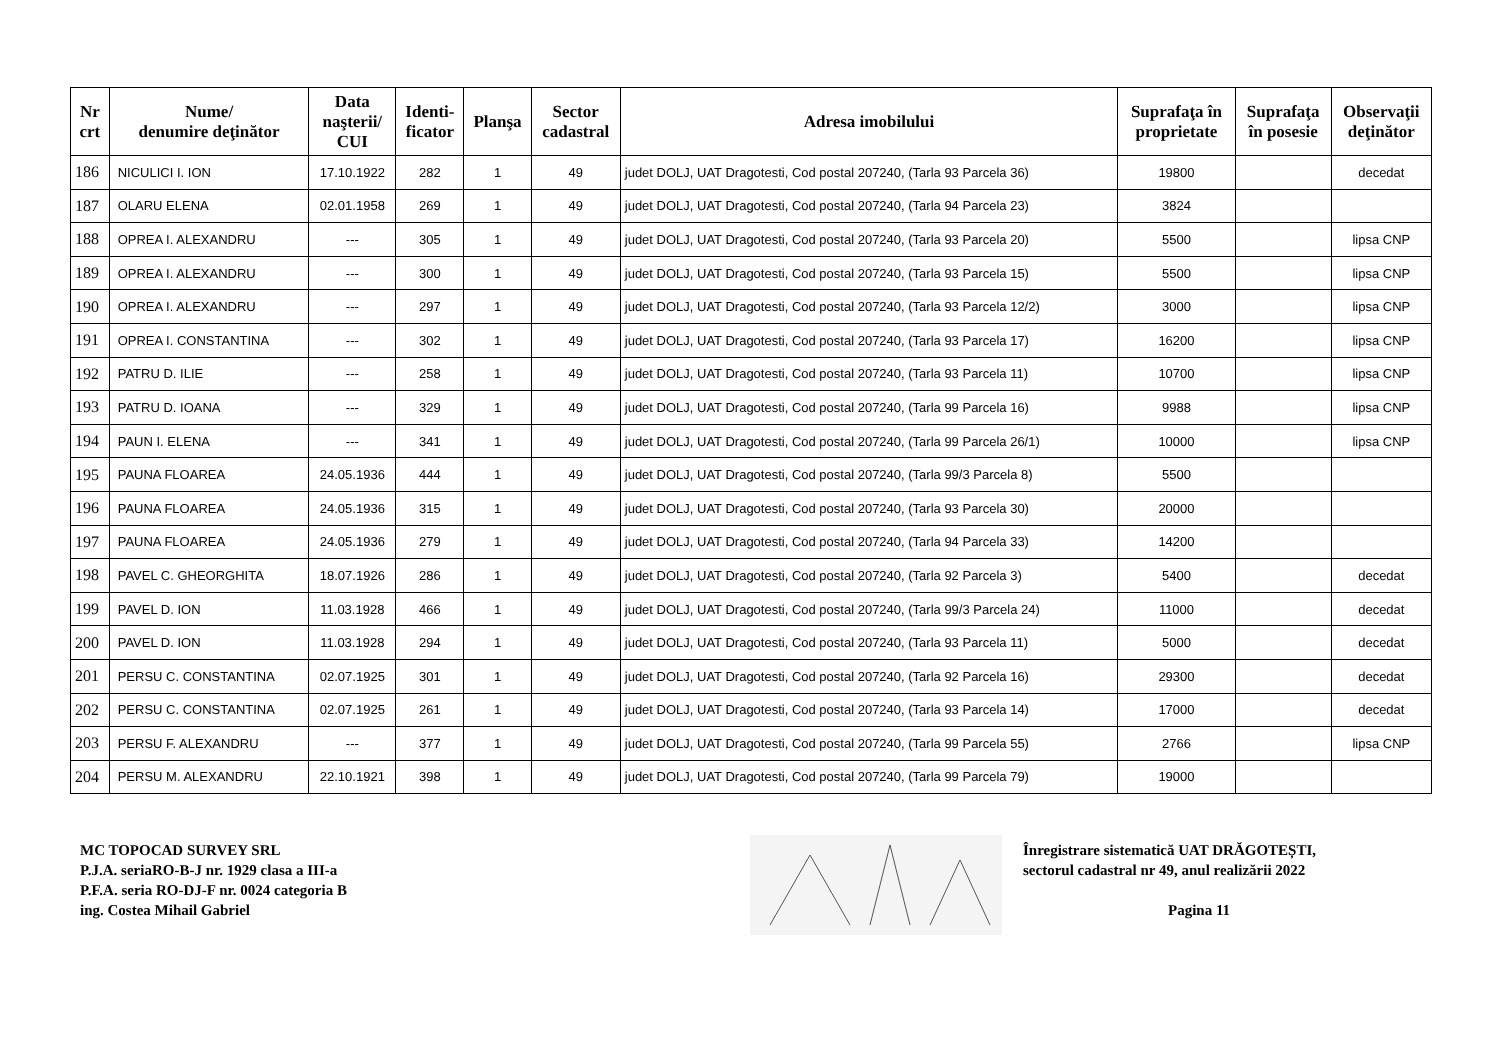| Nr crt | Nume/ denumire deţinător | Data naşterii/ CUI | Identi- ficator | Planşa | Sector cadastral | Adresa imobilului | Suprafaţa în proprietate | Suprafaţa în posesie | Observaţii deţinător |
| --- | --- | --- | --- | --- | --- | --- | --- | --- | --- |
| 186 | NICULICI I. ION | 17.10.1922 | 282 | 1 | 49 | judet DOLJ, UAT Dragotesti, Cod postal 207240, (Tarla 93 Parcela 36) | 19800 | | decedat |
| 187 | OLARU ELENA | 02.01.1958 | 269 | 1 | 49 | judet DOLJ, UAT Dragotesti, Cod postal 207240, (Tarla 94 Parcela 23) | 3824 | | |
| 188 | OPREA I. ALEXANDRU | --- | 305 | 1 | 49 | judet DOLJ, UAT Dragotesti, Cod postal 207240, (Tarla 93 Parcela 20) | 5500 | | lipsa CNP |
| 189 | OPREA I. ALEXANDRU | --- | 300 | 1 | 49 | judet DOLJ, UAT Dragotesti, Cod postal 207240, (Tarla 93 Parcela 15) | 5500 | | lipsa CNP |
| 190 | OPREA I. ALEXANDRU | --- | 297 | 1 | 49 | judet DOLJ, UAT Dragotesti, Cod postal 207240, (Tarla 93 Parcela 12/2) | 3000 | | lipsa CNP |
| 191 | OPREA I. CONSTANTINA | --- | 302 | 1 | 49 | judet DOLJ, UAT Dragotesti, Cod postal 207240, (Tarla 93 Parcela 17) | 16200 | | lipsa CNP |
| 192 | PATRU D. ILIE | --- | 258 | 1 | 49 | judet DOLJ, UAT Dragotesti, Cod postal 207240, (Tarla 93 Parcela 11) | 10700 | | lipsa CNP |
| 193 | PATRU D. IOANA | --- | 329 | 1 | 49 | judet DOLJ, UAT Dragotesti, Cod postal 207240, (Tarla 99 Parcela 16) | 9988 | | lipsa CNP |
| 194 | PAUN I. ELENA | --- | 341 | 1 | 49 | judet DOLJ, UAT Dragotesti, Cod postal 207240, (Tarla 99 Parcela 26/1) | 10000 | | lipsa CNP |
| 195 | PAUNA FLOAREA | 24.05.1936 | 444 | 1 | 49 | judet DOLJ, UAT Dragotesti, Cod postal 207240, (Tarla 99/3 Parcela 8) | 5500 | | |
| 196 | PAUNA FLOAREA | 24.05.1936 | 315 | 1 | 49 | judet DOLJ, UAT Dragotesti, Cod postal 207240, (Tarla 93 Parcela 30) | 20000 | | |
| 197 | PAUNA FLOAREA | 24.05.1936 | 279 | 1 | 49 | judet DOLJ, UAT Dragotesti, Cod postal 207240, (Tarla 94 Parcela 33) | 14200 | | |
| 198 | PAVEL C. GHEORGHITA | 18.07.1926 | 286 | 1 | 49 | judet DOLJ, UAT Dragotesti, Cod postal 207240, (Tarla 92 Parcela 3) | 5400 | | decedat |
| 199 | PAVEL D. ION | 11.03.1928 | 466 | 1 | 49 | judet DOLJ, UAT Dragotesti, Cod postal 207240, (Tarla 99/3 Parcela 24) | 11000 | | decedat |
| 200 | PAVEL D. ION | 11.03.1928 | 294 | 1 | 49 | judet DOLJ, UAT Dragotesti, Cod postal 207240, (Tarla 93 Parcela 11) | 5000 | | decedat |
| 201 | PERSU C. CONSTANTINA | 02.07.1925 | 301 | 1 | 49 | judet DOLJ, UAT Dragotesti, Cod postal 207240, (Tarla 92 Parcela 16) | 29300 | | decedat |
| 202 | PERSU C. CONSTANTINA | 02.07.1925 | 261 | 1 | 49 | judet DOLJ, UAT Dragotesti, Cod postal 207240, (Tarla 93 Parcela 14) | 17000 | | decedat |
| 203 | PERSU F. ALEXANDRU | --- | 377 | 1 | 49 | judet DOLJ, UAT Dragotesti, Cod postal 207240, (Tarla 99 Parcela 55) | 2766 | | lipsa CNP |
| 204 | PERSU M. ALEXANDRU | 22.10.1921 | 398 | 1 | 49 | judet DOLJ, UAT Dragotesti, Cod postal 207240, (Tarla 99 Parcela 79) | 19000 | | |
MC TOPOCAD SURVEY SRL
P.J.A. seriaRO-B-J nr. 1929 clasa a III-a
P.F.A. seria RO-DJ-F nr. 0024 categoria B
ing. Costea Mihail Gabriel
Înregistrare sistematică UAT DRĂGOTEȘTI,
sectorul cadastral nr 49, anul realizării 2022
Pagina 11